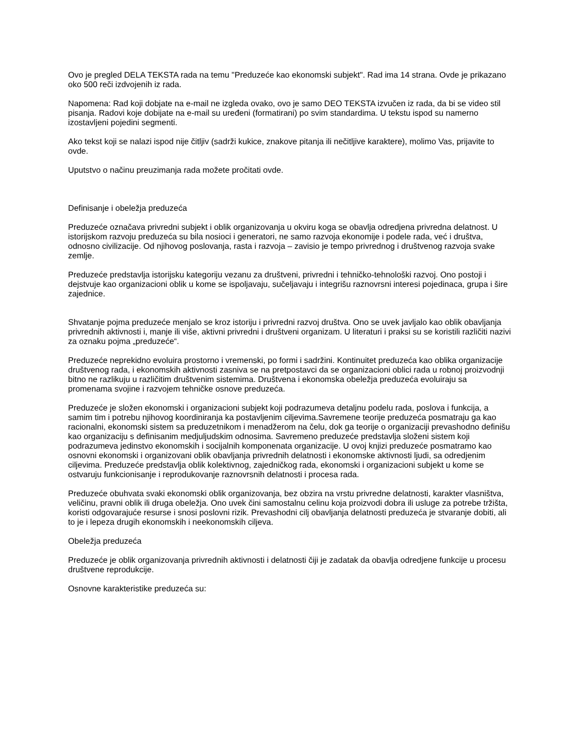Ovo je pregled DELA TEKSTA rada na temu "Preduzeće kao ekonomski subjekt". Rad ima 14 strana. Ovde je prikazano oko 500 reči izdvojenih iz rada.
Napomena: Rad koji dobjate na e-mail ne izgleda ovako, ovo je samo DEO TEKSTA izvučen iz rada, da bi se video stil pisanja. Radovi koje dobijate na e-mail su uređeni (formatirani) po svim standardima. U tekstu ispod su namerno izostavljeni pojedini segmenti.
Ako tekst koji se nalazi ispod nije čitljiv (sadrži kukice, znakove pitanja ili nečitljive karaktere), molimo Vas, prijavite to ovde.
Uputstvo o načinu preuzimanja rada možete pročitati ovde.
Definisanje i obeležja preduzeća
Preduzeće označava privredni subjekt i oblik organizovanja u okviru koga se obavlja odredjena privredna delatnost. U istorijskom razvoju preduzeća su bila nosioci i generatori, ne samo razvoja ekonomije i podele rada, već i društva, odnosno civilizacije. Od njihovog poslovanja, rasta i razvoja – zavisio je tempo privrednog i društvenog razvoja svake zemlje.
Preduzeće predstavlja istorijsku kategoriju vezanu za društveni, privredni i tehničko-tehnološki razvoj. Ono postoji i dejstvuje kao organizacioni oblik u kome se ispoljavaju, sučeljavaju i integrišu raznovrsni interesi pojedinaca, grupa i šire zajednice.
Shvatanje pojma preduzeće menjalo se kroz istoriju i privredni razvoj društva. Ono se uvek javljalo kao oblik obavljanja privrednih aktivnosti i, manje ili više, aktivni privredni i društveni organizam. U literaturi i praksi su se koristili različiti nazivi za oznaku pojma „preduzeće“.
Preduzeće neprekidno evoluira prostorno i vremenski, po formi i sadržini. Kontinuitet preduzeća kao oblika organizacije društvenog rada, i ekonomskih aktivnosti zasniva se na pretpostavci da se organizacioni oblici rada u robnoj proizvodnji bitno ne razlikuju u različitim društvenim sistemima. Društvena i ekonomska obeležja preduzeća evoluiraju sa promenama svojine i razvojem tehničke osnove preduzeća.
Preduzeće je složen ekonomski i organizacioni subjekt koji podrazumeva detaljnu podelu rada, poslova i funkcija, a samim tim i potrebu njihovog koordiniranja ka postavljenim ciljevima.Savremene teorije preduzeća posmatraju ga kao racionalni, ekonomski sistem sa preduzetnikom i menadžerom na čelu, dok ga teorije o organizaciji prevashodno definišu kao organizaciju s definisanim medjuljudskim odnosima. Savremeno preduzeće predstavlja složeni sistem koji podrazumeva jedinstvo ekonomskih i socijalnih komponenata organizacije. U ovoj knjizi preduzeće posmatramo kao osnovni ekonomski i organizovani oblik obavljanja privrednih delatnosti i ekonomske aktivnosti ljudi, sa odredjenim ciljevima. Preduzeće predstavlja oblik kolektivnog, zajedničkog rada, ekonomski i organizacioni subjekt u kome se ostvaruju funkcionisanje i reprodukovanje raznovrsnih delatnosti i procesa rada.
Preduzeće obuhvata svaki ekonomski oblik organizovanja, bez obzira na vrstu privredne delatnosti, karakter vlasništva, veličinu, pravni oblik ili druga obeležja. Ono uvek čini samostalnu celinu koja proizvodi dobra ili usluge za potrebe tržišta, koristi odgovarajuće resurse i snosi poslovni rizik. Prevashodni cilj obavljanja delatnosti preduzeća je stvaranje dobiti, ali to je i lepeza drugih ekonomskih i neekonomskih ciljeva.
Obeležja preduzeća
Preduzeće je oblik organizovanja privrednih aktivnosti i delatnosti čiji je zadatak da obavlja odredjene funkcije u procesu društvene reprodukcije.
Osnovne karakteristike preduzeća su: